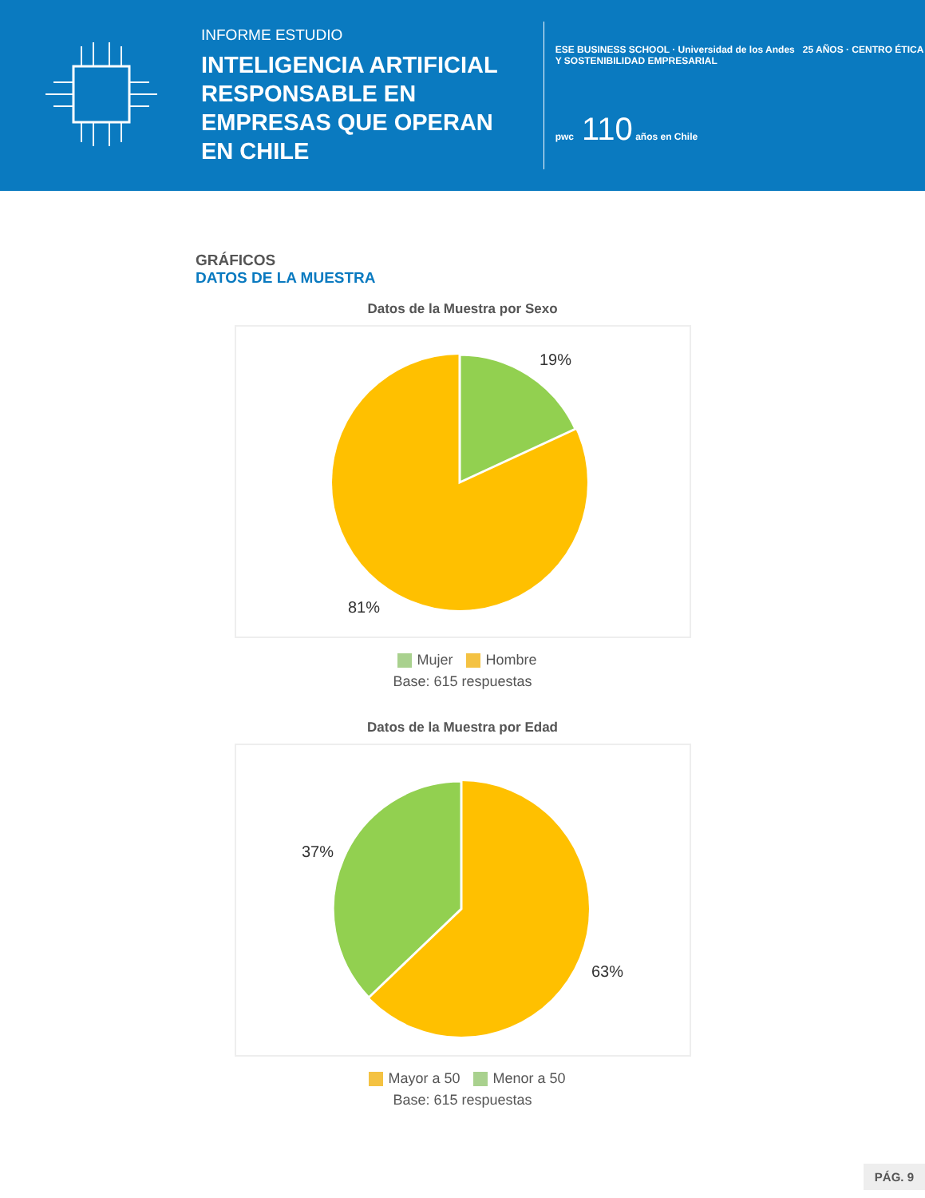INFORME ESTUDIO
INTELIGENCIA ARTIFICIAL RESPONSABLE EN EMPRESAS QUE OPERAN EN CHILE
ESE BUSINESS SCHOOL · Universidad de los Andes 25 AÑOS · CENTRO ÉTICA Y SOSTENIBILIDAD EMPRESARIAL
pwc 110 años en Chile
GRÁFICOS
DATOS DE LA MUESTRA
Datos de la Muestra por Sexo
19%
81%
Mujer Hombre
Base: 615 respuestas
Datos de la Muestra por Edad
37%
63%
Mayor a 50 Menor a 50
Base: 615 respuestas
PÁG. 9